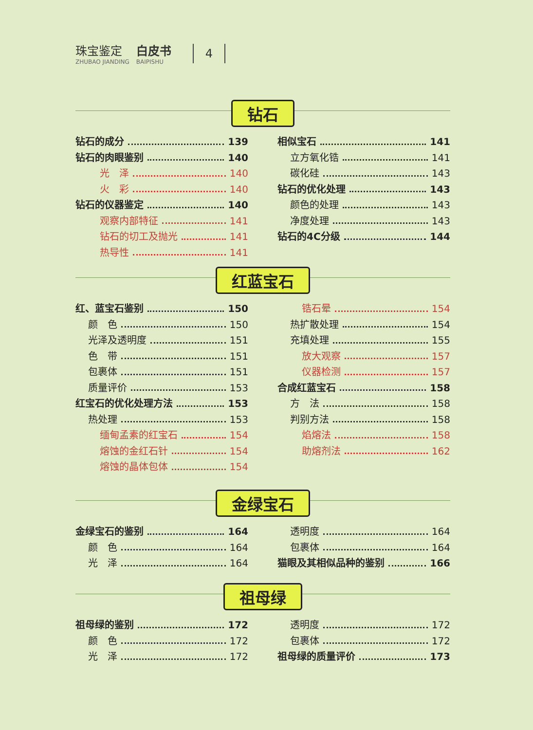珠宝鉴定
ZHUBAO JIANDING
白皮书
BAIPISHU
4
钻石
钻石的成分 139
钻石的肉眼鉴别 140
光　泽 140
火　彩 140
钻石的仪器鉴定 140
观察内部特征 141
钻石的切工及抛光 141
热导性 141
相似宝石 141
立方氧化锆 141
碳化硅 143
钻石的优化处理 143
颜色的处理 143
净度处理 143
钻石的4C分级 144
红蓝宝石
红、蓝宝石鉴别 150
颜　色 150
光泽及透明度 151
色　带 151
包裹体 151
质量评价 153
红宝石的优化处理方法 153
热处理 153
缅甸孟素的红宝石 154
熔蚀的金红石针 154
熔蚀的晶体包体 154
锆石晕 154
热扩散处理 154
充填处理 155
放大观察 157
仪器检测 157
合成红蓝宝石 158
方　法 158
判别方法 158
焰熔法 158
助熔剂法 162
金绿宝石
金绿宝石的鉴别 164
颜　色 164
光　泽 164
透明度 164
包裹体 164
猫眼及其相似品种的鉴别 166
祖母绿
祖母绿的鉴别 172
颜　色 172
光　泽 172
透明度 172
包裹体 172
祖母绿的质量评价 173